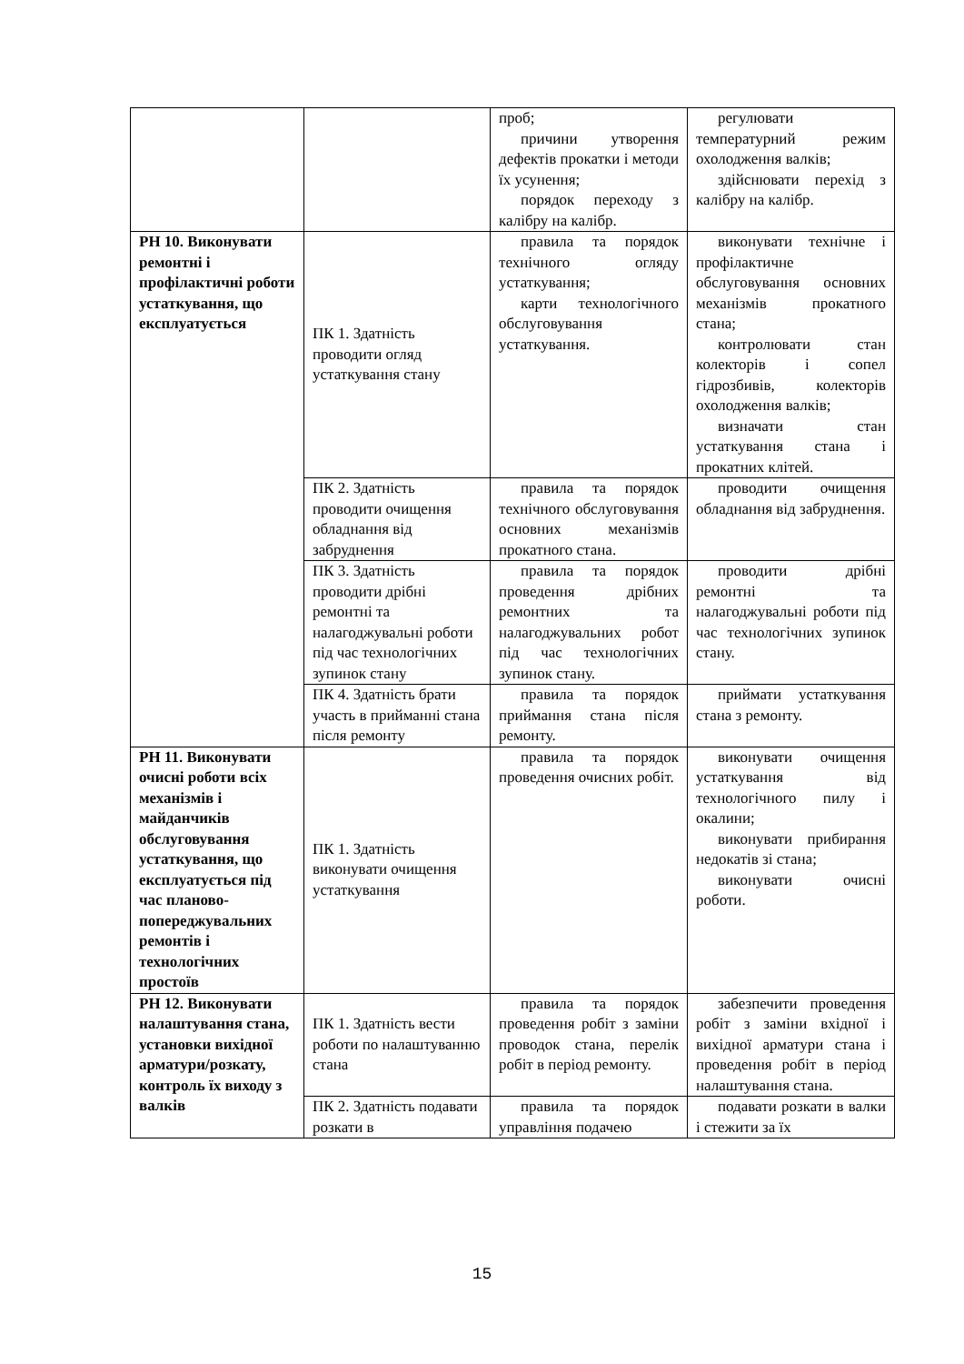| | | проб; причини утворення дефектів прокатки і методи їх усунення; порядок переходу з калібру на калібр. | регулювати температурний режим охолодження валків; здійснювати перехід з калібру на калібр. |
| РН 10. Виконувати ремонтні і профілактичні роботи устаткування, що експлуатується | ПК 1. Здатність проводити огляд устаткування стану | правила та порядок технічного огляду устаткування; карти технологічного обслуговування устаткування. | виконувати технічне і профілактичне обслуговування основних механізмів прокатного стана; контролювати стан колекторів і сопел гідрозбивів, колекторів охолодження валків; визначати стан устаткування стана і прокатних клітей. |
| | ПК 2. Здатність проводити очищення обладнання від забруднення | правила та порядок технічного обслуговування основних механізмів прокатного стана. | проводити очищення обладнання від забруднення. |
| | ПК 3. Здатність проводити дрібні ремонтні та налагоджувальні роботи під час технологічних зупинок стану | правила та порядок проведення дрібних ремонтних та налагоджувальних робот під час технологічних зупинок стану. | проводити дрібні ремонтні та налагоджувальні роботи під час технологічних зупинок стану. |
| | ПК 4. Здатність брати участь в прийманні стана після ремонту | правила та порядок приймання стана після ремонту. | приймати устаткування стана з ремонту. |
| РН 11. Виконувати очисні роботи всіх механізмів і майданчиків обслуговування устаткування, що експлуатується під час планово-попереджувальних ремонтів і технологічних простоїв | ПК 1. Здатність виконувати очищення устаткування | правила та порядок проведення очисних робіт. | виконувати очищення устаткування від технологічного пилу і окалини; виконувати прибирання недокатів зі стана; виконувати очисні роботи. |
| РН 12. Виконувати налаштування стана, установки вихідної арматури/розкату, контроль їх виходу з валків | ПК 1. Здатність вести роботи по налаштуванню стана | правила та порядок проведення робіт з заміни проводок стана, перелік робіт в період ремонту. | забезпечити проведення робіт з заміни вхідної і вихідної арматури стана і проведення робіт в період налаштування стана. |
| | ПК 2. Здатність подавати розкати в | правила та порядок управління подачею | подавати розкати в валки і стежити за їх |
15